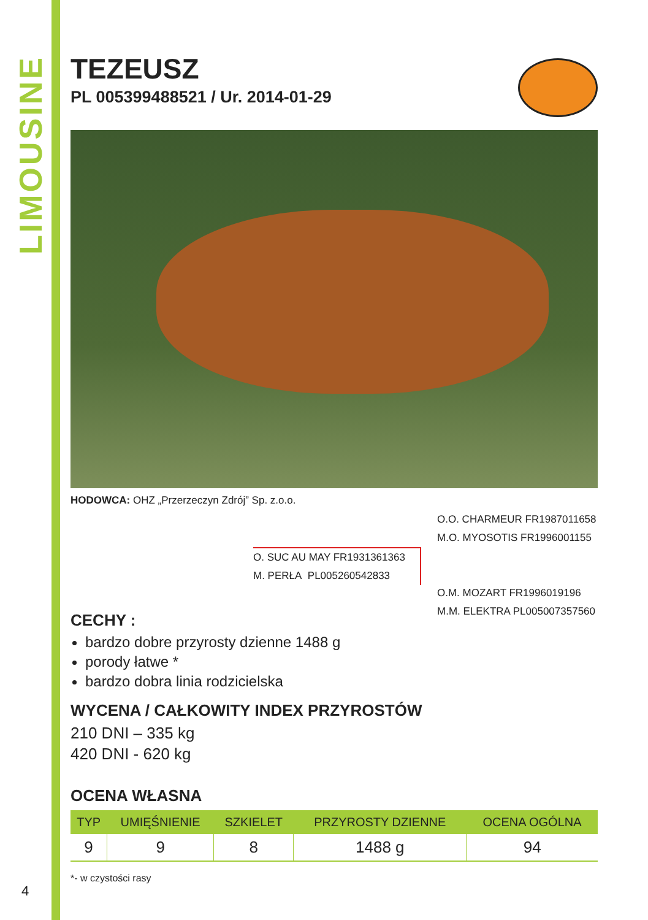LIMOUSINE
TEZEUSZ
PL 005399488521 / Ur. 2014-01-29
HODOWCA: OHZ „Przerzeczyn Zdrój” Sp. z.o.o.
O.O. CHARMEUR FR1987011658
M.O. MYOSOTIS FR1996001155
O. SUC AU MAY FR1931361363
M. PERŁA PL005260542833
O.M. MOZART FR1996019196
M.M. ELEKTRA PL005007357560
CECHY :
bardzo dobre przyrosty dzienne 1488 g
porody łatwe *
bardzo dobra linia rodzicielska
WYCENA / CAŁKOWITY INDEX PRZYROSTÓW
210 DNI – 335 kg
420 DNI - 620 kg
OCENA WŁASNA
| TYP | UMIĘŚNIENIE | SZKIELET | PRZYROSTY DZIENNE | OCENA OGÓLNA |
| --- | --- | --- | --- | --- |
| 9 | 9 | 8 | 1488 g | 94 |
*- w czystości rasy
4